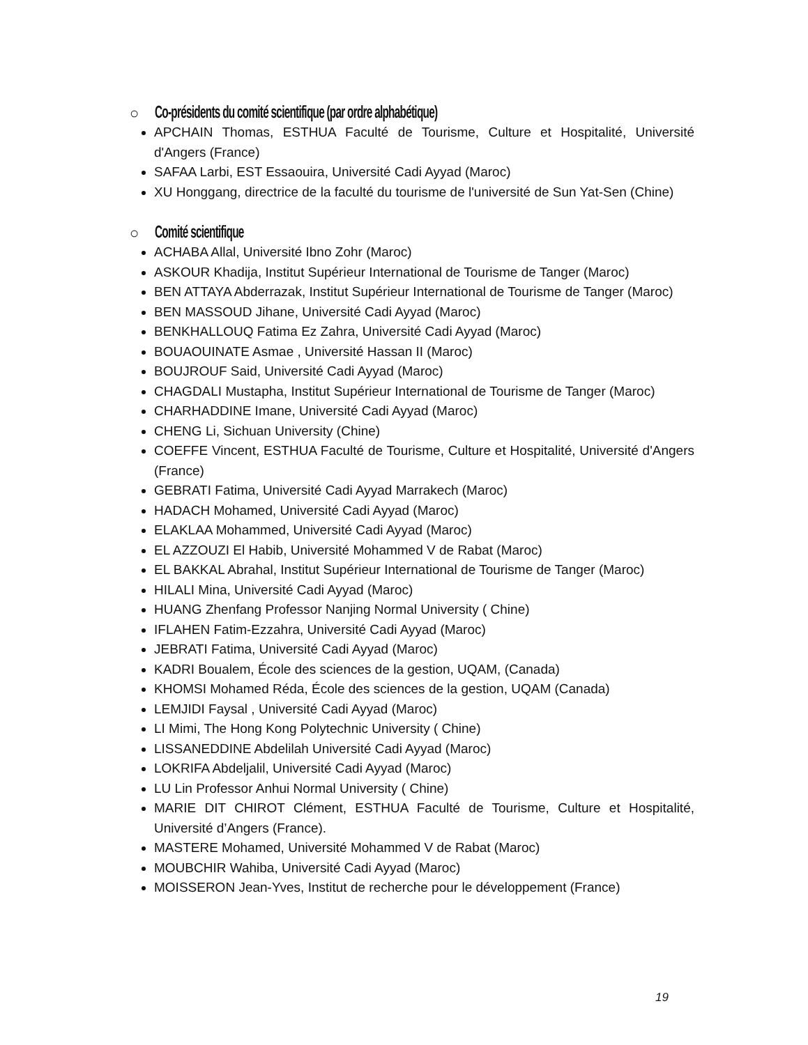○ Co-présidents du comité scientifique (par ordre alphabétique)
APCHAIN Thomas, ESTHUA Faculté de Tourisme, Culture et Hospitalité, Université d'Angers (France)
SAFAA Larbi, EST Essaouira, Université Cadi Ayyad (Maroc)
XU Honggang, directrice de la faculté du tourisme de l'université de Sun Yat-Sen (Chine)
○ Comité scientifique
ACHABA Allal, Université Ibno Zohr (Maroc)
ASKOUR Khadija, Institut Supérieur International de Tourisme de Tanger (Maroc)
BEN ATTAYA Abderrazak, Institut Supérieur International de Tourisme de Tanger (Maroc)
BEN MASSOUD Jihane, Université Cadi Ayyad (Maroc)
BENKHALLOUQ Fatima Ez Zahra, Université Cadi Ayyad (Maroc)
BOUAOUINATE Asmae , Université Hassan II (Maroc)
BOUJROUF Said, Université Cadi Ayyad (Maroc)
CHAGDALI Mustapha, Institut Supérieur International de Tourisme de Tanger (Maroc)
CHARHADDINE Imane, Université Cadi Ayyad (Maroc)
CHENG Li, Sichuan University (Chine)
COEFFE Vincent, ESTHUA Faculté de Tourisme, Culture et Hospitalité, Université d'Angers (France)
GEBRATI Fatima, Université Cadi Ayyad Marrakech (Maroc)
HADACH Mohamed, Université Cadi Ayyad (Maroc)
ELAKLAA Mohammed, Université Cadi Ayyad (Maroc)
EL AZZOUZI El Habib, Université Mohammed V de Rabat (Maroc)
EL BAKKAL Abrahal, Institut Supérieur International de Tourisme de Tanger (Maroc)
HILALI Mina, Université Cadi Ayyad (Maroc)
HUANG Zhenfang Professor Nanjing Normal University ( Chine)
IFLAHEN Fatim-Ezzahra, Université Cadi Ayyad (Maroc)
JEBRATI Fatima, Université Cadi Ayyad (Maroc)
KADRI Boualem, École des sciences de la gestion, UQAM, (Canada)
KHOMSI Mohamed Réda, École des sciences de la gestion, UQAM (Canada)
LEMJIDI Faysal , Université Cadi Ayyad (Maroc)
LI Mimi, The Hong Kong Polytechnic University ( Chine)
LISSANEDDINE Abdelilah Université Cadi Ayyad (Maroc)
LOKRIFA Abdeljalil, Université Cadi Ayyad (Maroc)
LU Lin Professor Anhui Normal University ( Chine)
MARIE DIT CHIROT Clément, ESTHUA Faculté de Tourisme, Culture et Hospitalité, Université d’Angers (France).
MASTERE Mohamed, Université Mohammed V de Rabat (Maroc)
MOUBCHIR Wahiba, Université Cadi Ayyad (Maroc)
MOISSERON Jean-Yves, Institut de recherche pour le développement (France)
19